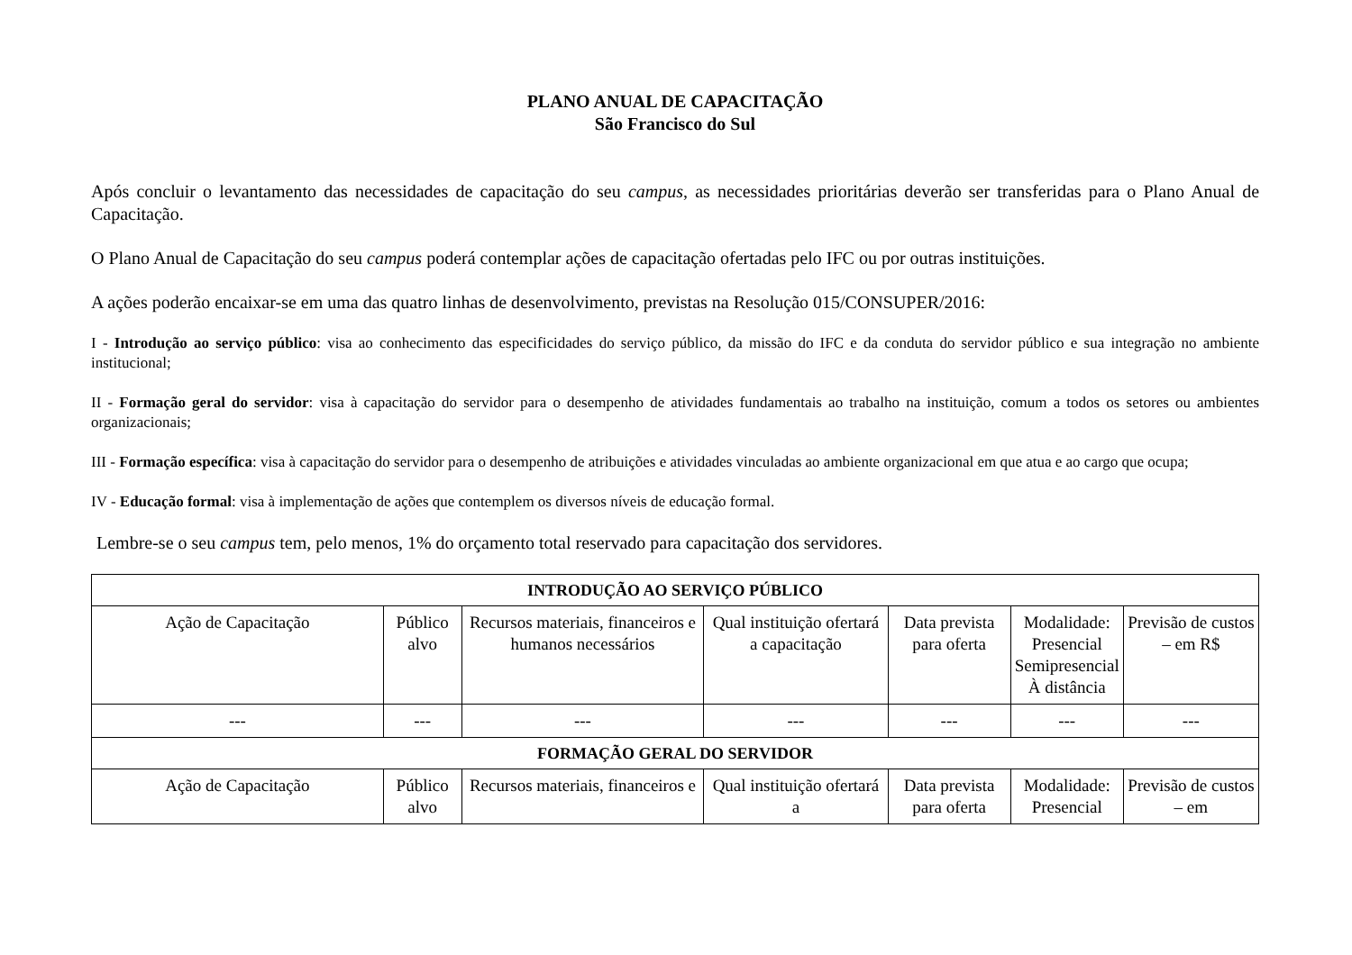PLANO ANUAL DE CAPACITAÇÃO
São Francisco do Sul
Após concluir o levantamento das necessidades de capacitação do seu campus, as necessidades prioritárias deverão ser transferidas para o Plano Anual de Capacitação.
O Plano Anual de Capacitação do seu campus poderá contemplar ações de capacitação ofertadas pelo IFC ou por outras instituições.
A ações poderão encaixar-se em uma das quatro linhas de desenvolvimento, previstas na Resolução 015/CONSUPER/2016:
I - Introdução ao serviço público: visa ao conhecimento das especificidades do serviço público, da missão do IFC e da conduta do servidor público e sua integração no ambiente institucional;
II - Formação geral do servidor: visa à capacitação do servidor para o desempenho de atividades fundamentais ao trabalho na instituição, comum a todos os setores ou ambientes organizacionais;
III - Formação específica: visa à capacitação do servidor para o desempenho de atribuições e atividades vinculadas ao ambiente organizacional em que atua e ao cargo que ocupa;
IV - Educação formal: visa à implementação de ações que contemplem os diversos níveis de educação formal.
Lembre-se o seu campus tem, pelo menos, 1% do orçamento total reservado para capacitação dos servidores.
| INTRODUÇÃO AO SERVIÇO PÚBLICO | | | | | | |
| --- | --- | --- | --- | --- | --- | --- |
| Ação de Capacitação | Público alvo | Recursos materiais, financeiros e humanos necessários | Qual instituição ofertará a capacitação | Data prevista para oferta | Modalidade: Presencial Semipresencial À distância | Previsão de custos – em R$ |
| --- | --- | --- | --- | --- | --- | --- |
| FORMAÇÃO GERAL DO SERVIDOR | | | | | | |
| Ação de Capacitação | Público alvo | Recursos materiais, financeiros e | Qual instituição ofertará a | Data prevista para oferta | Modalidade: Presencial | Previsão de custos – em |